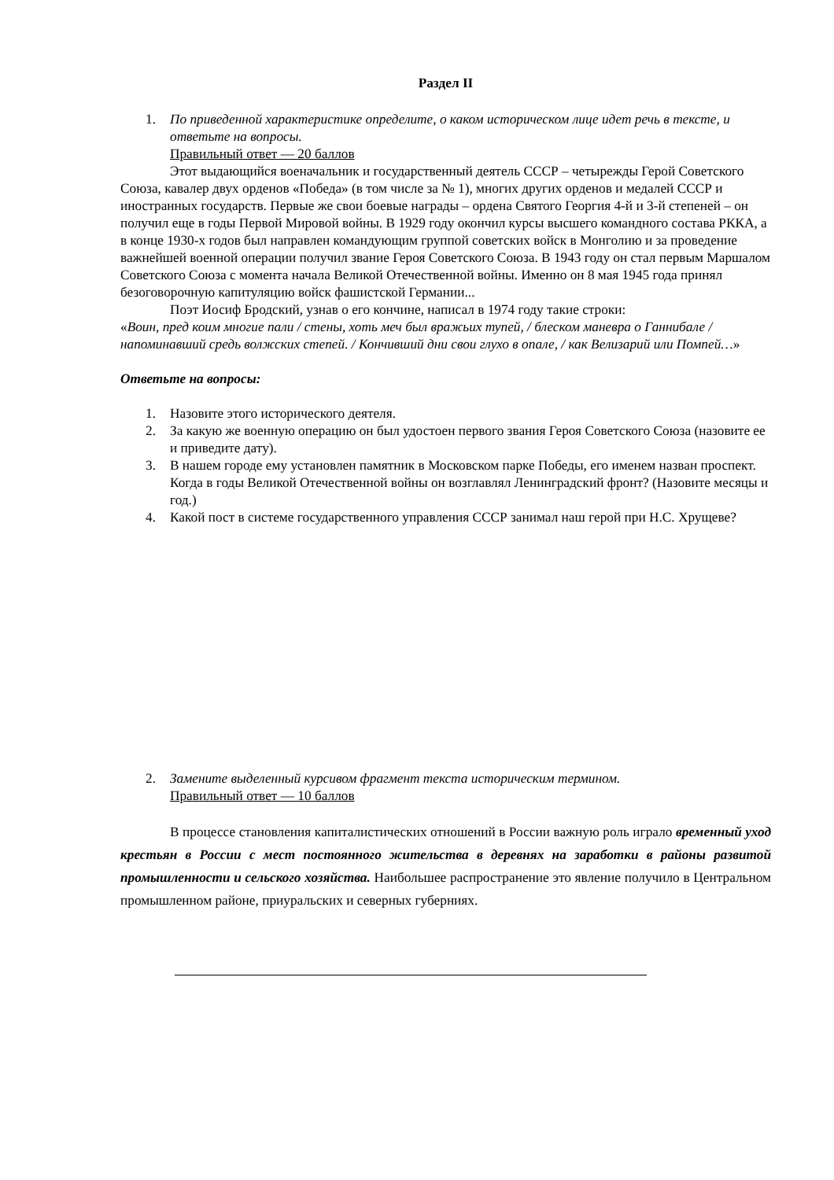Раздел II
1. По приведенной характеристике определите, о каком историческом лице идет речь в тексте, и ответьте на вопросы.
Правильный ответ — 20 баллов
Этот выдающийся военачальник и государственный деятель СССР – четырежды Герой Советского Союза, кавалер двух орденов «Победа» (в том числе за № 1), многих других орденов и медалей СССР и иностранных государств. Первые же свои боевые награды – ордена Святого Георгия 4-й и 3-й степеней – он получил еще в годы Первой Мировой войны. В 1929 году окончил курсы высшего командного состава РККА, а в конце 1930-х годов был направлен командующим группой советских войск в Монголию и за проведение важнейшей военной операции получил звание Героя Советского Союза. В 1943 году он стал первым Маршалом Советского Союза с момента начала Великой Отечественной войны. Именно он 8 мая 1945 года принял безоговорочную капитуляцию войск фашистской Германии...
Поэт Иосиф Бродский, узнав о его кончине, написал в 1974 году такие строки:
«Воин, пред коим многие пали / стены, хоть меч был вражьих тупей, / блеском маневра о Ганнибале / напоминавший средь волжских степей. / Кончивший дни свои глухо в опале, / как Велизарий или Помпей…»
Ответьте на вопросы:
1. Назовите этого исторического деятеля.
2. За какую же военную операцию он был удостоен первого звания Героя Советского Союза (назовите ее и приведите дату).
3. В нашем городе ему установлен памятник в Московском парке Победы, его именем назван проспект. Когда в годы Великой Отечественной войны он возглавлял Ленинградский фронт? (Назовите месяцы и год.)
4. Какой пост в системе государственного управления СССР занимал наш герой при Н.С. Хрущеве?
2. Замените выделенный курсивом фрагмент текста историческим термином.
Правильный ответ — 10 баллов
В процессе становления капиталистических отношений в России важную роль играло временный уход крестьян в России с мест постоянного жительства в деревнях на заработки в районы развитой промышленности и сельского хозяйства. Наибольшее распространение это явление получило в Центральном промышленном районе, приуральских и северных губерниях.